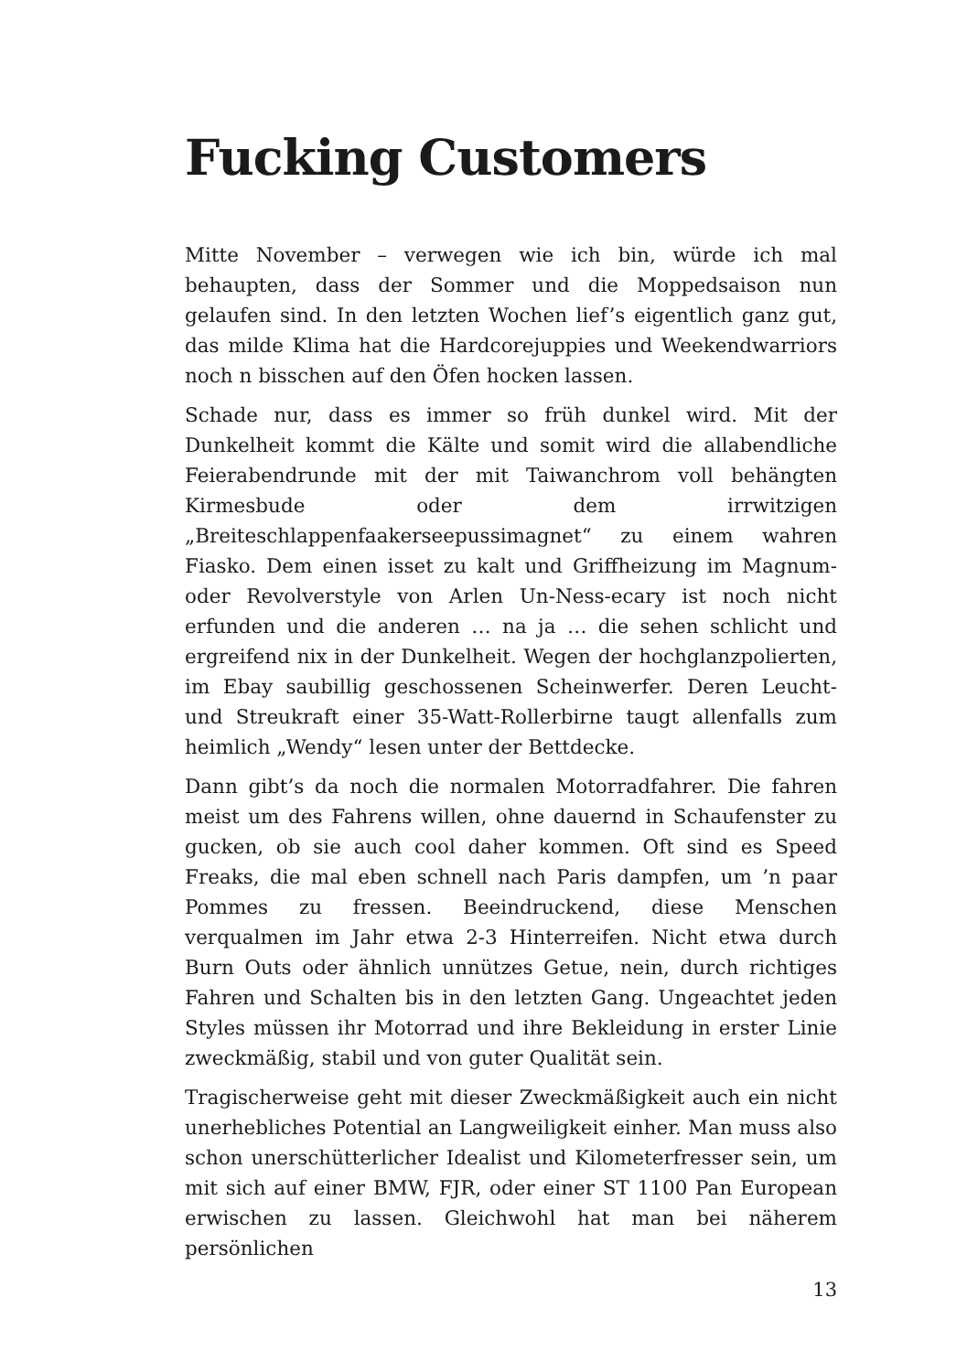Fucking Customers
Mitte November – verwegen wie ich bin, würde ich mal behaupten, dass der Sommer und die Moppedsaison nun gelaufen sind. In den letzten Wochen lief’s eigentlich ganz gut, das milde Klima hat die Hardcorejuppies und Weekendwarriors noch n bisschen auf den Öfen hocken lassen.
Schade nur, dass es immer so früh dunkel wird. Mit der Dunkelheit kommt die Kälte und somit wird die allabendliche Feierabendrunde mit der mit Taiwanchrom voll behängten Kirmesbude oder dem irrwitzigen „Breiteschlappenfaakerseepussimagnet“ zu einem wahren Fiasko. Dem einen isset zu kalt und Griffheizung im Magnum- oder Revolverstyle von Arlen Un-Ness-ecary ist noch nicht erfunden und die anderen … na ja … die sehen schlicht und ergreifend nix in der Dunkelheit. Wegen der hochglanzpolierten, im Ebay saubillig geschossenen Scheinwerfer. Deren Leucht- und Streukraft einer 35-Watt-Rollerbirne taugt allenfalls zum heimlich „Wendy“ lesen unter der Bettdecke.
Dann gibt’s da noch die normalen Motorradfahrer. Die fahren meist um des Fahrens willen, ohne dauernd in Schaufenster zu gucken, ob sie auch cool daher kommen. Oft sind es Speed Freaks, die mal eben schnell nach Paris dampfen, um ’n paar Pommes zu fressen. Beeindruckend, diese Menschen verqualmen im Jahr etwa 2-3 Hinterreifen. Nicht etwa durch Burn Outs oder ähnlich unnützes Getue, nein, durch richtiges Fahren und Schalten bis in den letzten Gang. Ungeachtet jeden Styles müssen ihr Motorrad und ihre Bekleidung in erster Linie zweckmäßig, stabil und von guter Qualität sein.
Tragischerweise geht mit dieser Zweckmäßigkeit auch ein nicht unerhebliches Potential an Langweiligkeit einher. Man muss also schon unerschütterlicher Idealist und Kilometerfresser sein, um mit sich auf einer BMW, FJR, oder einer ST 1100 Pan European erwischen zu lassen. Gleichwohl hat man bei näherem persönlichen
13